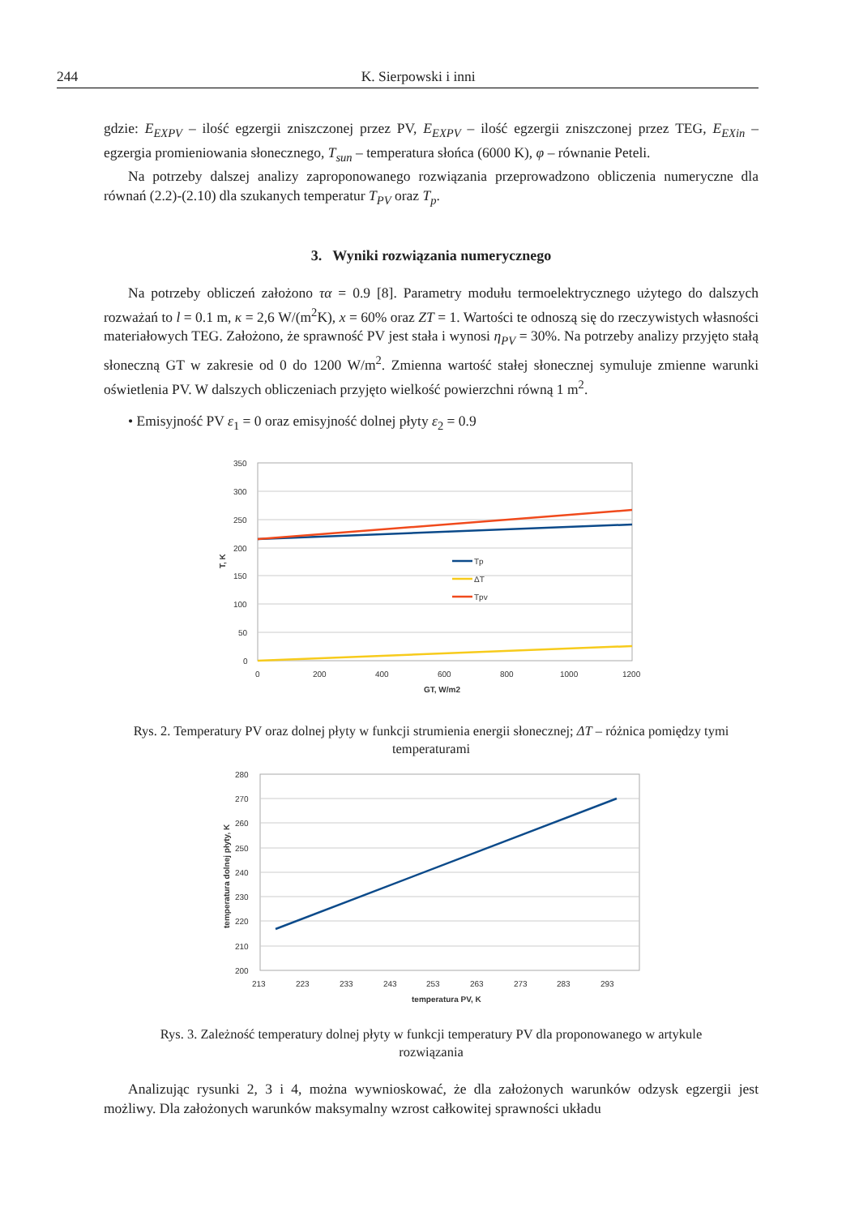244 K. Sierpowski i inni
gdzie: E<sub>EXPV</sub> – ilość egzergii zniszczonej przez PV, E<sub>EXPV</sub> – ilość egzergii zniszczonej przez TEG, E<sub>EXin</sub> – egzergia promieniowania słonecznego, T<sub>sun</sub> – temperatura słońca (6000 K), φ – równanie Peteli.
Na potrzeby dalszej analizy zaproponowanego rozwiązania przeprowadzono obliczenia numeryczne dla równań (2.2)-(2.10) dla szukanych temperatur T<sub>PV</sub> oraz T<sub>p</sub>.
3. Wyniki rozwiązania numerycznego
Na potrzeby obliczeń założono τα = 0.9 [8]. Parametry modułu termoelektrycznego użytego do dalszych rozważań to l = 0.1 m, κ = 2,6 W/(m<sup>2</sup>K), x = 60% oraz ZT = 1. Wartości te odnoszą się do rzeczywistych własności materiałowych TEG. Założono, że sprawność PV jest stała i wynosi η<sub>PV</sub> = 30%. Na potrzeby analizy przyjęto stałą słoneczną GT w zakresie od 0 do 1200 W/m<sup>2</sup>. Zmienna wartość stałej słonecznej symuluje zmienne warunki oświetlenia PV. W dalszych obliczeniach przyjęto wielkość powierzchni równą 1 m<sup>2</sup>.
• Emisyjność PV ε<sub>1</sub> = 0 oraz emisyjność dolnej płyty ε<sub>2</sub> = 0.9
350
300
250
200
150
100
50
0
0
200
400
600
800
1000
1200
GT, W/m2
T, K
Tp
ΔT
Tpv
Rys. 2. Temperatury PV oraz dolnej płyty w funkcji strumienia energii słonecznej; ΔT – różnica pomiędzy tymi temperaturami
280
270
260
250
240
230
220
210
200
213
223
233
243
253
263
273
283
293
temperatura PV, K
temperatura dolnej płyty, K
Rys. 3. Zależność temperatury dolnej płyty w funkcji temperatury PV dla proponowanego w artykule rozwiązania
Analizując rysunki 2, 3 i 4, można wywnioskować, że dla założonych warunków odzysk egzergii jest możliwy. Dla założonych warunków maksymalny wzrost całkowitej sprawności układu